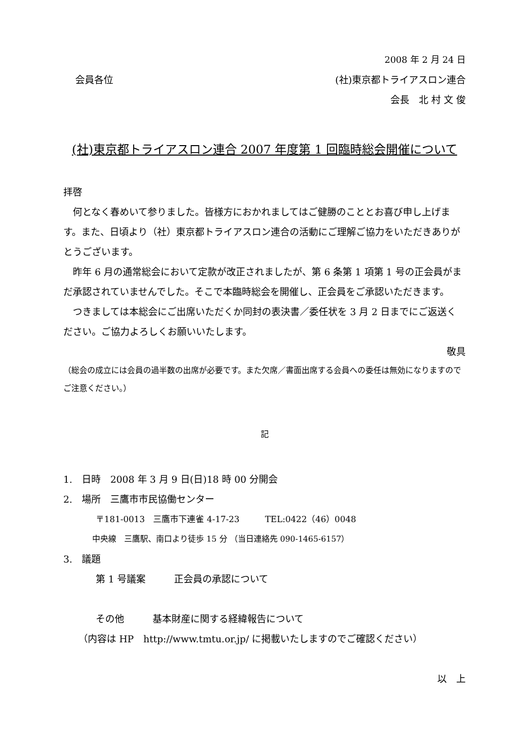2008 年 2 月 24 日
会員各位 (社)東京都トライアスロン連合
会長　北 村 文 俊
(社)東京都トライアスロン連合 2007 年度第 1 回臨時総会開催について
拝啓
　何となく春めいて参りました。皆様方におかれましてはご健勝のこととお喜び申し上げます。また、日頃より（社）東京都トライアスロン連合の活動にご理解ご協力をいただきありがとうございます。
　昨年 6 月の通常総会において定款が改正されましたが、第 6 条第 1 項第 1 号の正会員がまだ承認されていませんでした。そこで本臨時総会を開催し、正会員をご承認いただきます。
　つきましては本総会にご出席いただくか同封の表決書／委任状を 3 月 2 日までにご返送ください。ご協力よろしくお願いいたします。
敬具
（総会の成立には会員の過半数の出席が必要です。また欠席／書面出席する会員への委任は無効になりますのでご注意ください。）
記
1.　日時　2008 年 3 月 9 日(日)18 時 00 分開会
2.　場所　三鷹市市民協働センター
〒181-0013　三鷹市下連雀 4-17-23　　　TEL:0422（46）0048
中央線　三鷹駅、南口より徒歩 15 分 （当日連絡先 090-1465-6157）
3.　議題
第 1 号議案　　　正会員の承認について
その他　　　基本財産に関する経緯報告について
（内容は HP　http://www.tmtu.or.jp/ に掲載いたしますのでご確認ください）
以　上